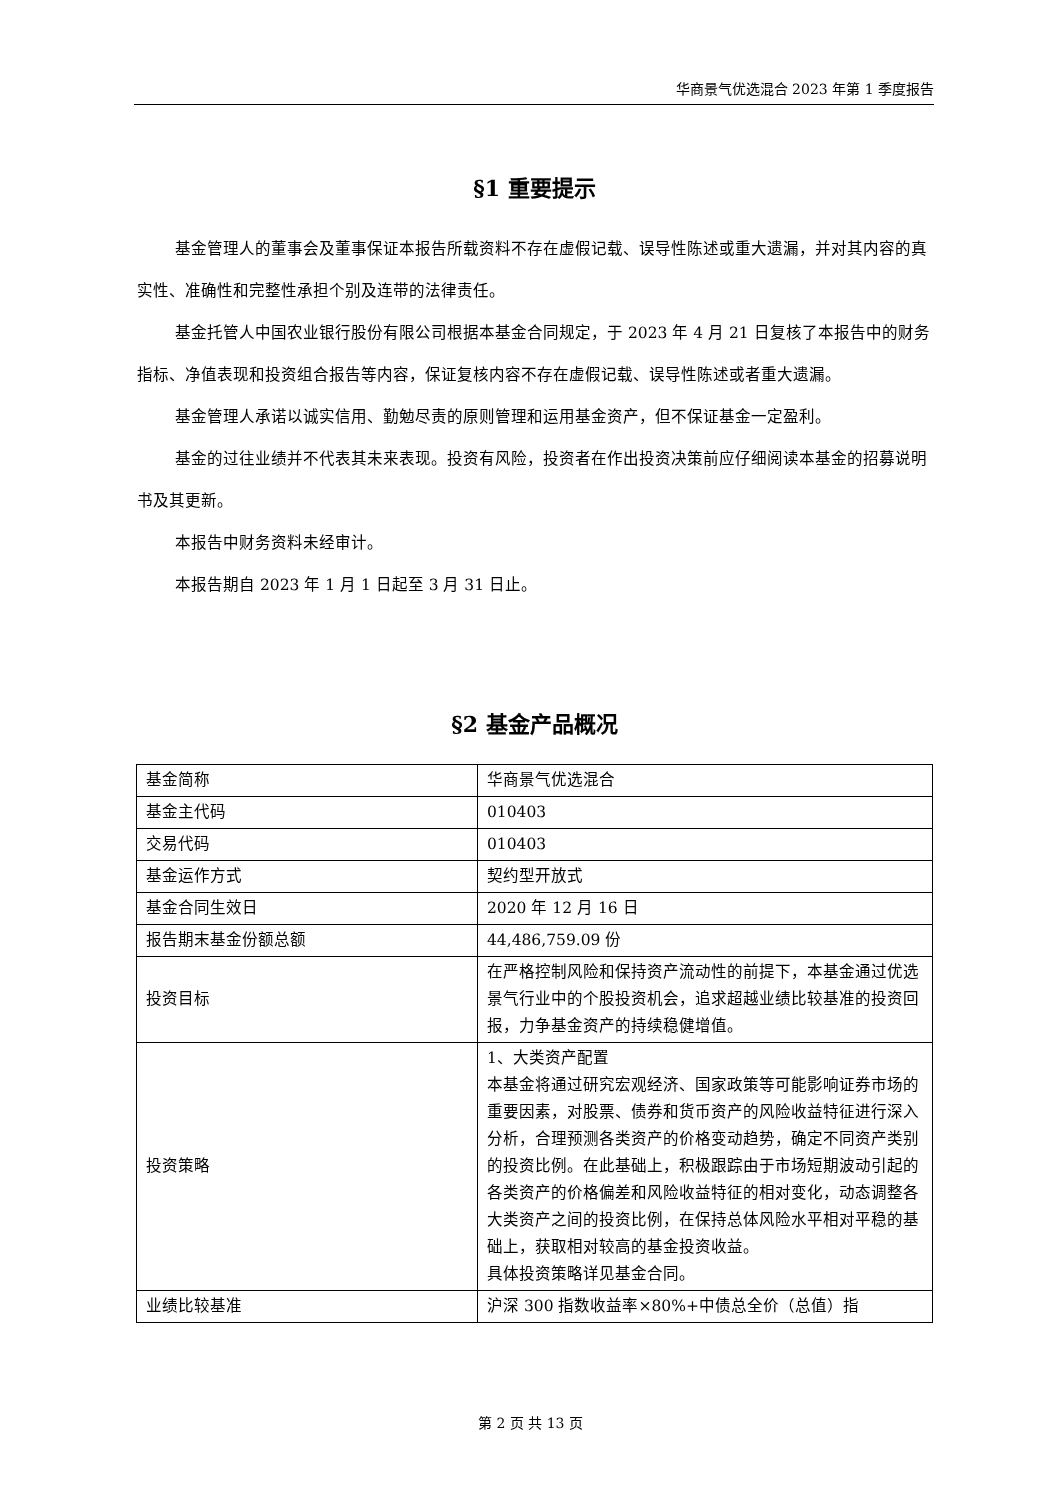华商景气优选混合 2023 年第 1 季度报告
§1 重要提示
基金管理人的董事会及董事保证本报告所载资料不存在虚假记载、误导性陈述或重大遗漏，并对其内容的真实性、准确性和完整性承担个别及连带的法律责任。
基金托管人中国农业银行股份有限公司根据本基金合同规定，于 2023 年 4 月 21 日复核了本报告中的财务指标、净值表现和投资组合报告等内容，保证复核内容不存在虚假记载、误导性陈述或者重大遗漏。
基金管理人承诺以诚实信用、勤勉尽责的原则管理和运用基金资产，但不保证基金一定盈利。
基金的过往业绩并不代表其未来表现。投资有风险，投资者在作出投资决策前应仔细阅读本基金的招募说明书及其更新。
本报告中财务资料未经审计。
本报告期自 2023 年 1 月 1 日起至 3 月 31 日止。
§2 基金产品概况
| 基金简称 | 华商景气优选混合 |
| 基金主代码 | 010403 |
| 交易代码 | 010403 |
| 基金运作方式 | 契约型开放式 |
| 基金合同生效日 | 2020 年 12 月 16 日 |
| 报告期末基金份额总额 | 44,486,759.09 份 |
| 投资目标 | 在严格控制风险和保持资产流动性的前提下，本基金通过优选景气行业中的个股投资机会，追求超越业绩比较基准的投资回报，力争基金资产的持续稳健增值。 |
| 投资策略 | 1、大类资产配置 本基金将通过研究宏观经济、国家政策等可能影响证券市场的重要因素，对股票、债券和货币资产的风险收益特征进行深入分析，合理预测各类资产的价格变动趋势，确定不同资产类别的投资比例。在此基础上，积极跟踪由于市场短期波动引起的各类资产的价格偏差和风险收益特征的相对变化，动态调整各大类资产之间的投资比例，在保持总体风险水平相对平稳的基础上，获取相对较高的基金投资收益。 具体投资策略详见基金合同。 |
| 业绩比较基准 | 沪深 300 指数收益率×80%+中债总全价（总值）指 |
第 2 页 共 13 页